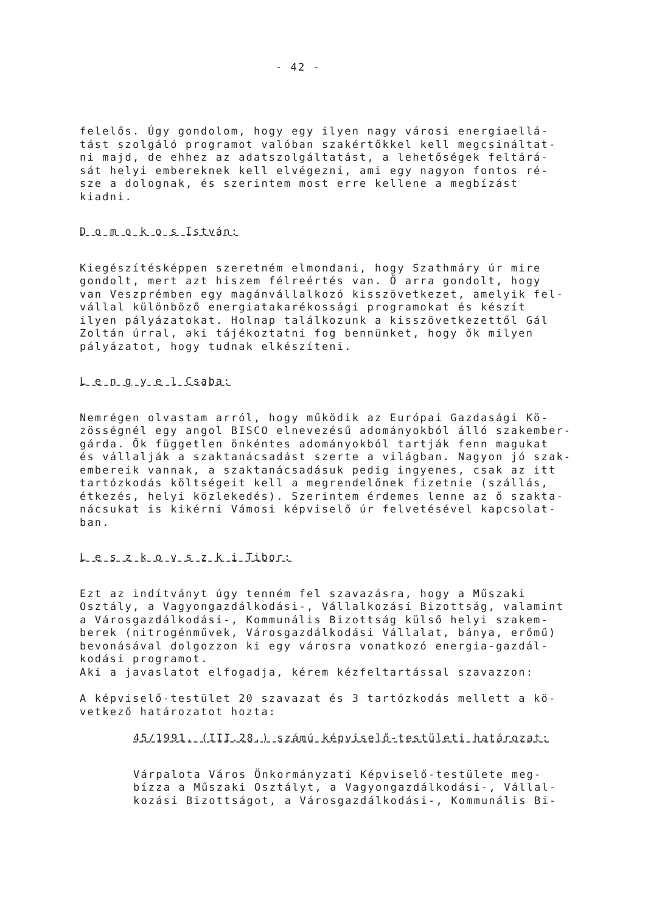- 42 -
felelős. Úgy gondolom, hogy egy ilyen nagy városi energiaellá-
tást szolgáló programot valóban szakértőkkel kell megcsináltat-
ni majd, de ehhez az adatszolgáltatást, a lehetőségek feltárá-
sát helyi embereknek kell elvégezni, ami egy nagyon fontos ré-
sze a dolognak, és szerintem most erre kellene a megbízást
kiadni.
D o m o k o s István:
Kiegészítésképpen szeretném elmondani, hogy Szathmáry úr mire
gondolt, mert azt hiszem félreértés van. Ő arra gondolt, hogy
van Veszprémben egy magánvállalkozó kisszövetkezet, amelyik fel-
vállal különböző energiatakarékossági programokat és készít
ilyen pályázatokat. Holnap találkozunk a kisszövetkezettől Gál
Zoltán úrral, aki tájékoztatni fog bennünket, hogy ők milyen
pályázatot, hogy tudnak elkészíteni.
L e n g y e l Csaba:
Nemrégen olvastam arról, hogy működik az Európai Gazdasági Kö-
zösségnél egy angol BISCO elnevezésű adományokból álló szakember-
gárda. Ők független önkéntes adományokból tartják fenn magukat
és vállalják a szaktanácsadást szerte a világban. Nagyon jó szak-
embereik vannak, a szaktanácsadásuk pedig ingyenes, csak az itt
tartózkodás költségeit kell a megrendelőnek fizetnie (szállás,
étkezés, helyi közlekedés). Szerintem érdemes lenne az ő szakta-
nácsukat is kikérni Vámosi képviselő úr felvetésével kapcsolat-
ban.
L e s z k o v s z k i Tibor:
Ezt az indítványt úgy tenném fel szavazásra, hogy a Műszaki
Osztály, a Vagyongazdálkodási-, Vállalkozási Bizottság, valamint
a Városgazdálkodási-, Kommunális Bizottság külső helyi szakem-
berek (nitrogénművek, Városgazdálkodási Vállalat, bánya, erőmű)
bevonásával dolgozzon ki egy városra vonatkozó energia-gazdál-
kodási programot.
Aki a javaslatot elfogadja, kérem kézfeltartással szavazzon:
A képviselő-testület 20 szavazat és 3 tartózkodás mellett a kö-
vetkező határozatot hozta:
45/1991. (III.28.) számú képviselő-testületi határozat:
Várpalota Város Önkormányzati Képviselő-testülete meg-
bízza a Műszaki Osztályt, a Vagyongazdálkodási-, Vállal-
kozási Bizottságot, a Városgazdálkodási-, Kommunális Bi-